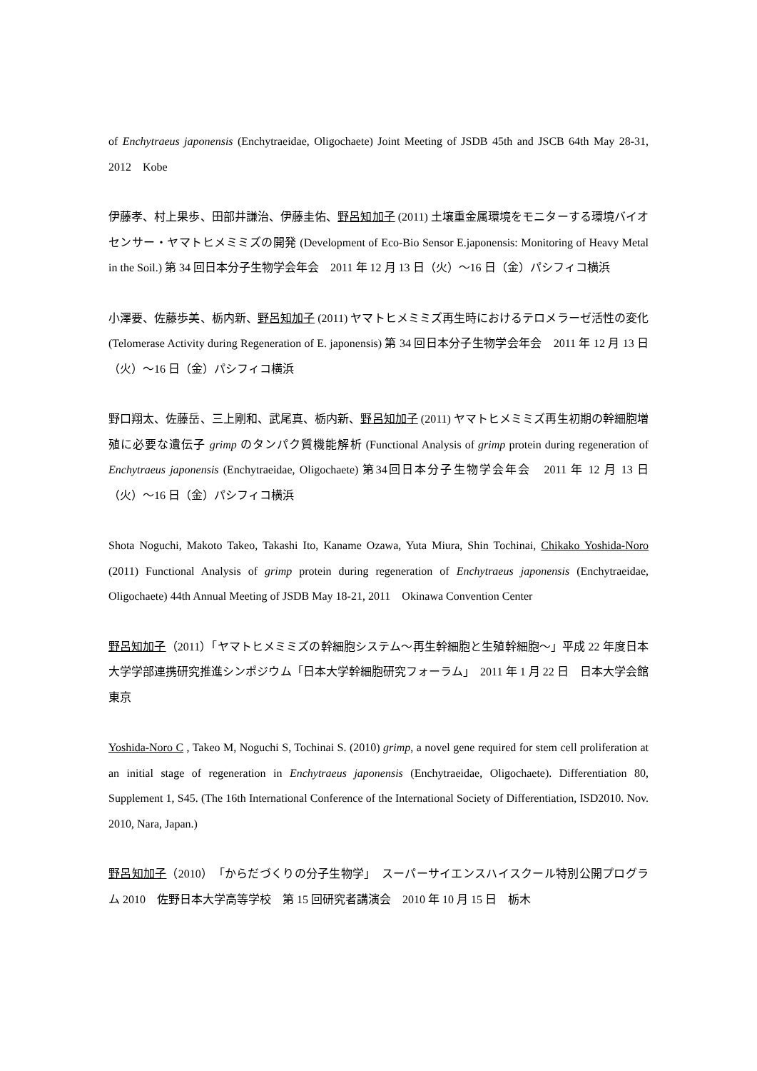of Enchytraeus japonensis (Enchytraeidae, Oligochaete) Joint Meeting of JSDB 45th and JSCB 64th May 28-31, 2012　Kobe
伊藤孝、村上果歩、田部井謙治、伊藤圭佑、野呂知加子 (2011) 土壌重金属環境をモニターする環境バイオセンサー・ヤマトヒメミミズの開発 (Development of Eco-Bio Sensor E.japonensis: Monitoring of Heavy Metal in the Soil.) 第 34 回日本分子生物学会年会　2011 年 12 月 13 日（火）〜16 日（金）パシフィコ横浜
小澤要、佐藤歩美、栃内新、野呂知加子 (2011) ヤマトヒメミミズ再生時におけるテロメラーゼ活性の変化 (Telomerase Activity during Regeneration of E. japonensis) 第 34 回日本分子生物学会年会　2011 年 12 月 13 日（火）〜16 日（金）パシフィコ横浜
野口翔太、佐藤岳、三上剛和、武尾真、栃内新、野呂知加子 (2011) ヤマトヒメミミズ再生初期の幹細胞増殖に必要な遺伝子 grimp のタンパク質機能解析 (Functional Analysis of grimp protein during regeneration of Enchytraeus japonensis (Enchytraeidae, Oligochaete) 第34回日本分子生物学会年会　2011 年 12 月 13 日（火）〜16 日（金）パシフィコ横浜
Shota Noguchi, Makoto Takeo, Takashi Ito, Kaname Ozawa, Yuta Miura, Shin Tochinai, Chikako Yoshida-Noro (2011) Functional Analysis of grimp protein during regeneration of Enchytraeus japonensis (Enchytraeidae, Oligochaete) 44th Annual Meeting of JSDB May 18-21, 2011　Okinawa Convention Center
野呂知加子（2011）「ヤマトヒメミミズの幹細胞システム〜再生幹細胞と生殖幹細胞〜」平成 22 年度日本大学学部連携研究推進シンポジウム「日本大学幹細胞研究フォーラム」　2011 年 1 月 22 日　日本大学会館　東京
Yoshida-Noro C , Takeo M, Noguchi S, Tochinai S. (2010) grimp, a novel gene required for stem cell proliferation at an initial stage of regeneration in Enchytraeus japonensis (Enchytraeidae, Oligochaete). Differentiation 80, Supplement 1, S45. (The 16th International Conference of the International Society of Differentiation, ISD2010. Nov. 2010, Nara, Japan.)
野呂知加子（2010）　「からだづくりの分子生物学」　スーパーサイエンスハイスクール特別公開プログラム 2010　佐野日本大学高等学校　第 15 回研究者講演会　2010 年 10 月 15 日　栃木